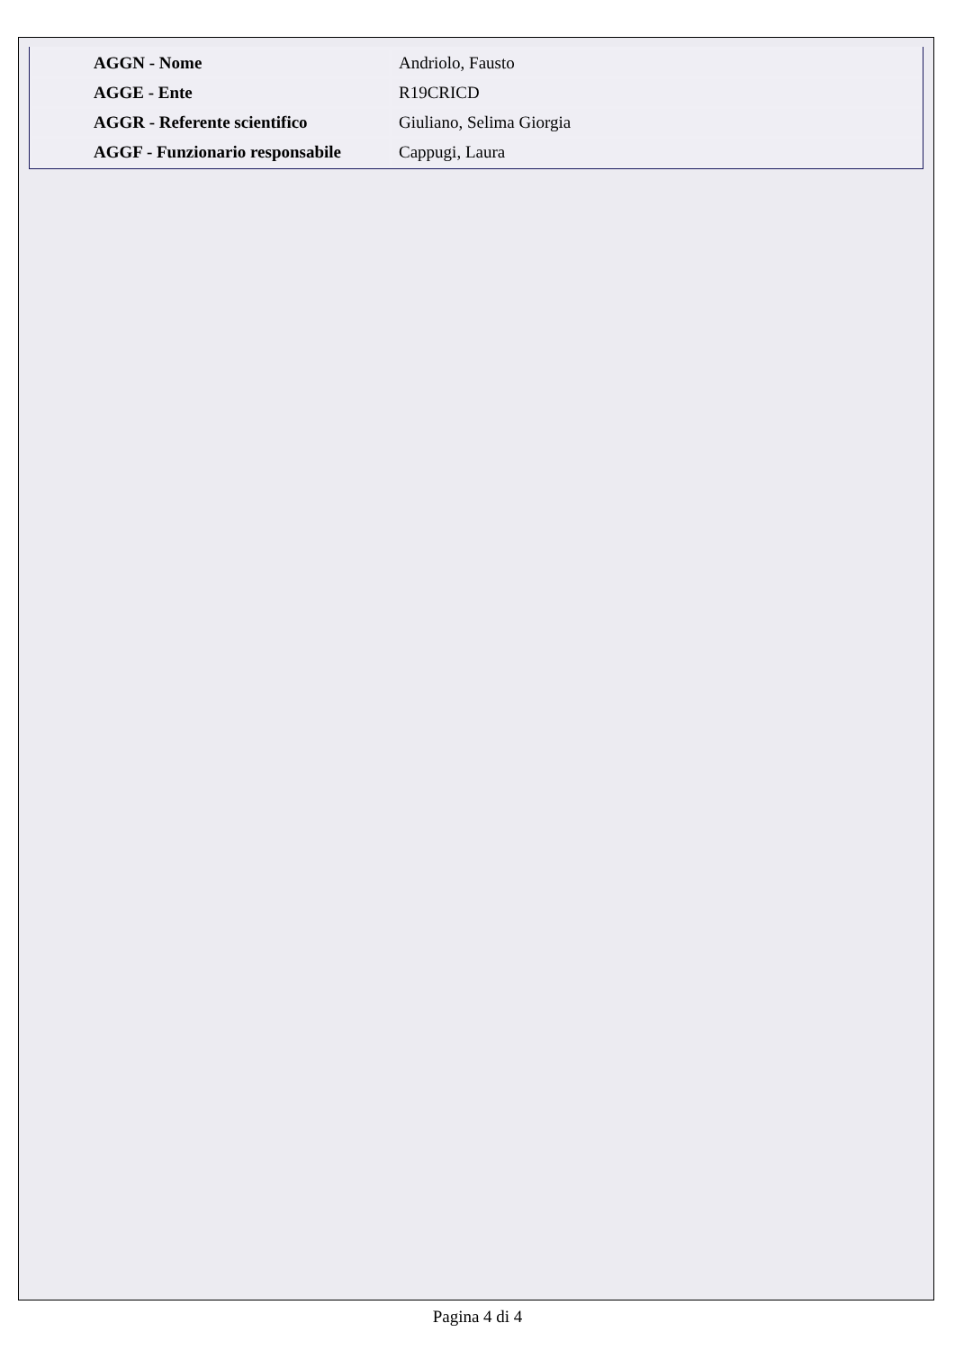| AGGN - Nome | Andriolo, Fausto |
| AGGE - Ente | R19CRICD |
| AGGR - Referente scientifico | Giuliano, Selima Giorgia |
| AGGF - Funzionario responsabile | Cappugi, Laura |
Pagina 4 di 4